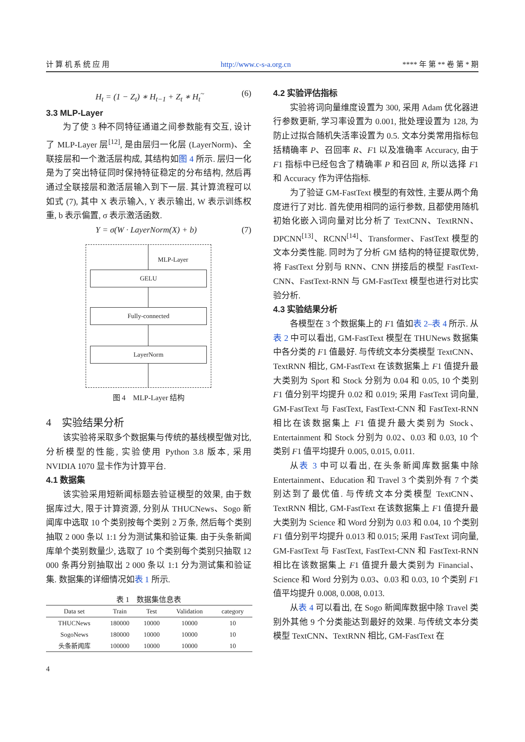计 算 机 系 统 应 用 http://www.c-s-a.org.cn **** 年 第 ** 卷 第 * 期
H<sub>t</sub> = (1 − Z<sub>t</sub>) ∗ H<sub>t−1</sub> + Z<sub>t</sub> ∗ H<sub>t</sub><sup>~</sup> (6)
3.3 MLP-Layer
为了使 3 种不同特征通道之间参数能有交互, 设计了 MLP-Layer 层<sup>[12]</sup>, 是由层归一化层 (LayerNorm)、全联接层和一个激活层构成, 其结构如图 4 所示. 层归一化是为了突出特征同时保持特征稳定的分布结构, 然后再通过全联接层和激活层输入到下一层. 其计算流程可以如式 (7), 其中 X 表示输入, Y 表示输出, W 表示训练权重, b 表示偏置, σ 表示激活函数.
Y = σ(W · LayerNorm(X) + b) (7)
MLP-Layer
GELU
Fully-connected
LayerNorm
图 4　MLP-Layer 结构
4　实验结果分析
该实验将采取多个数据集与传统的基线模型做对比, 分析模型的性能, 实验使用 Python 3.8 版本, 采用 NVIDIA 1070 显卡作为计算平台.
4.1 数据集
该实验采用短新闻标题去验证模型的效果, 由于数据库过大, 限于计算资源, 分别从 THUCNews、Sogo 新闻库中选取 10 个类别按每个类别 2 万条, 然后每个类别抽取 2 000 条以 1:1 分为测试集和验证集. 由于头条新闻库单个类别数量少, 选取了 10 个类别每个类别只抽取 12 000 条再分别抽取出 2 000 条以 1:1 分为测试集和验证集. 数据集的详细情况如表 1 所示.
表 1　数据集信息表
| Data set | Train | Test | Validation | category |
| --- | --- | --- | --- | --- |
| THUCNews | 180000 | 10000 | 10000 | 10 |
| SogoNews | 180000 | 10000 | 10000 | 10 |
| 头条新闻库 | 100000 | 10000 | 10000 | 10 |
4
4.2 实验评估指标
实验将词向量维度设置为 300, 采用 Adam 优化器进行参数更新, 学习率设置为 0.001, 批处理设置为 128, 为防止过拟合随机失活率设置为 0.5. 文本分类常用指标包括精确率 P、召回率 R、F1 以及准确率 Accuracy, 由于 F1 指标中已经包含了精确率 P 和召回 R, 所以选择 F1 和 Accuracy 作为评估指标.
为了验证 GM-FastText 模型的有效性, 主要从两个角度进行了对比. 首先使用相同的运行参数, 且都使用随机初始化嵌入词向量对比分析了 TextCNN、TextRNN、DPCNN<sup>[13]</sup>、RCNN<sup>[14]</sup>、Transformer、FastText 模型的文本分类性能. 同时为了分析 GM 结构的特征提取优势, 将 FastText 分别与 RNN、CNN 拼接后的模型 FastText-CNN、FastText-RNN 与 GM-FastText 模型也进行对比实验分析.
4.3 实验结果分析
各模型在 3 个数据集上的 F1 值如表 2–表 4 所示. 从表 2 中可以看出, GM-FastText 模型在 THUNews 数据集中各分类的 F1 值最好. 与传统文本分类模型 TextCNN、TextRNN 相比, GM-FastText 在该数据集上 F1 值提升最大类别为 Sport 和 Stock 分别为 0.04 和 0.05, 10 个类别 F1 值分别平均提升 0.02 和 0.019; 采用 FastText 词向量, GM-FastText 与 FastText, FastText-CNN 和 FastText-RNN 相比在该数据集上 F1 值提升最大类别为 Stock、Entertainment 和 Stock 分别为 0.02、0.03 和 0.03, 10 个类别 F1 值平均提升 0.005, 0.015, 0.011.
从表 3 中可以看出, 在头条新闻库数据集中除 Entertainment、Education 和 Travel 3 个类别外有 7 个类别达到了最优值. 与传统文本分类模型 TextCNN、TextRNN 相比, GM-FastText 在该数据集上 F1 值提升最大类别为 Science 和 Word 分别为 0.03 和 0.04, 10 个类别 F1 值分别平均提升 0.013 和 0.015; 采用 FastText 词向量, GM-FastText 与 FastText, FastText-CNN 和 FastText-RNN 相比在该数据集上 F1 值提升最大类别为 Financial、Science 和 Word 分别为 0.03、0.03 和 0.03, 10 个类别 F1 值平均提升 0.008, 0.008, 0.013.
从表 4 可以看出, 在 Sogo 新闻库数据中除 Travel 类别外其他 9 个分类能达到最好的效果. 与传统文本分类模型 TextCNN、TextRNN 相比, GM-FastText 在